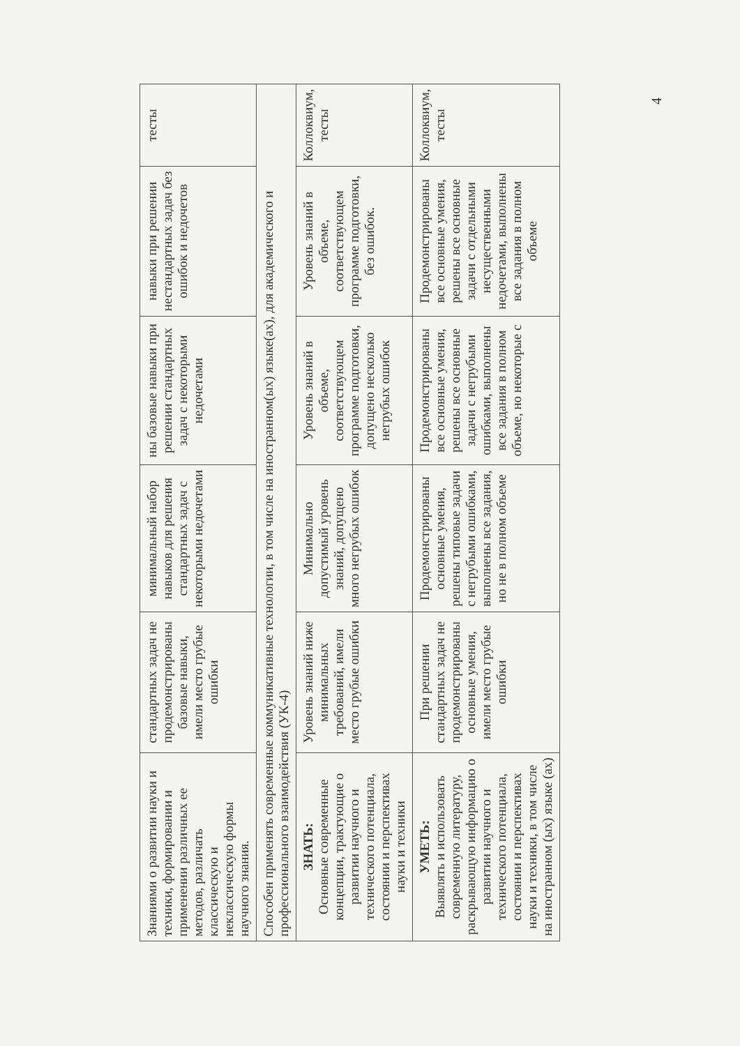| Знаниями о развитии науки и техники, формировании и применении различных ее методов, различать классическую и неклассическую формы научного знания. | стандартных задач не продемонстрированы базовые навыки, имели место грубые ошибки | минимальный набор навыков для решения стандартных задач с некоторыми недочетами | ны базовые навыки при решении стандартных задач с некоторыми недочетами | навыки при решении нестандартных задач без ошибок и недочетов | тесты |
| Способен применять современные коммуникативные технологии, в том числе на иностранном(ых) языке(ах), для академического и профессионального взаимодействия (УК-4) | | | | | |
| ЗНАТЬ: Основные современные концепции, трактующие о развитии научного и технического потенциала, состоянии и перспективах науки и техники | Уровень знаний ниже минимальных требований, имели место грубые ошибки | Минимально допустимый уровень знаний, допущено много негрубых ошибок | Уровень знаний в объеме, соответствующем программе подготовки, допущено несколько негрубых ошибок | Уровень знаний в объеме, соответствующем программе подготовки, без ошибок. | Коллоквиум, тесты |
| УМЕТЬ: Выявлять и использовать современную литературу, раскрывающую информацию о развитии научного и технического потенциала, состоянии и перспективах науки и техники, в том числе на иностранном (ых) языке (ах) | При решении стандартных задач не продемонстрированы основные умения, имели место грубые ошибки | Продемонстрированы основные умения, решены типовые задачи с негрубыми ошибками, выполнены все задания, но не в полном объеме | Продемонстрированы все основные умения, решены все основные задачи с негрубыми ошибками, выполнены все задания в полном объеме, но некоторые с | Продемонстрированы все основные умения, решены все основные задачи с отдельными несущественными недочетами, выполнены все задания в полном объеме | Коллоквиум, тесты |
4